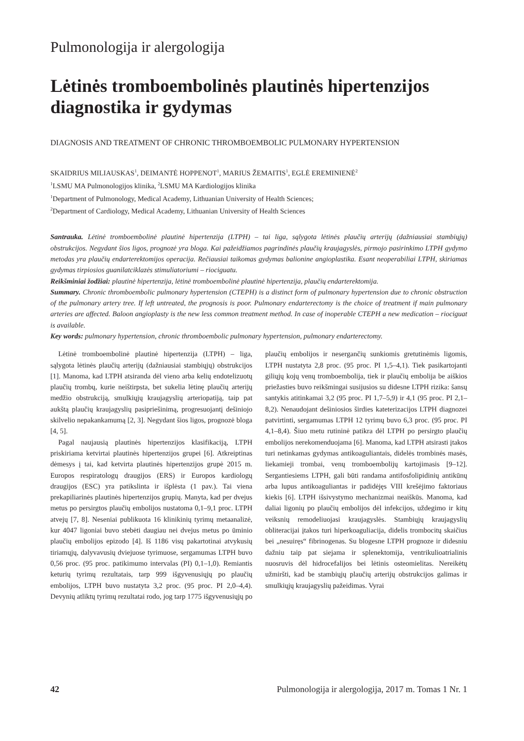Pulmonologija ir alergologija
Lėtinės tromboembolinės plautinės hipertenzijos diagnostika ir gydymas
DIAGNOSIS AND TREATMENT OF CHRONIC THROMBOEMBOLIC PULMONARY HYPERTENSION
SKAIDRIUS MILIAUSKAS<sup>1</sup>, DEIMANTĖ HOPPENOT<sup>1</sup>, MARIUS ŽEMAITIS<sup>1</sup>, EGLĖ EREMINIENĖ<sup>2</sup>
<sup>1</sup> LSMU MA Pulmonologijos klinika, <sup>2</sup>LSMU MA Kardiologijos klinika
<sup>1</sup> Department of Pulmonology, Medical Academy, Lithuanian University of Health Sciences;
<sup>2</sup> Department of Cardiology, Medical Academy, Lithuanian University of Health Sciences
Santrauka. Lėtinė tromboembolinė plautinė hipertenzija (LTPH) – tai liga, sąlygota lėtinės plaučių arterijų (dažniausiai stambiųjų) obstrukcijos. Negydant šios ligos, prognozė yra bloga. Kai pažeidžiamos pagrindinės plaučių kraujagyslės, pirmojo pasirinkimo LTPH gydymo metodas yra plaučių endarterektomijos operacija. Rečiausiai taikomas gydymas balionine angioplastika. Esant neoperabiliai LTPH, skiriamas gydymas tirpiosios guanilatciklazės stimuliatoriumi – riociguatu.
Reikšminiai žodžiai: plautinė hipertenzija, lėtinė tromboembolinė plautinė hipertenzija, plaučių endarterektomija.
Summary. Chronic thromboembolic pulmonary hypertension (CTEPH) is a distinct form of pulmonary hypertension due to chronic obstruction of the pulmonary artery tree. If left untreated, the prognosis is poor. Pulmonary endarterectomy is the choice of treatment if main pulmonary arteries are affected. Baloon angioplasty is the new less common treatment method. In case of inoperable CTEPH a new medication – riociguat is available.
Key words: pulmonary hypertension, chronic thromboembolic pulmonary hypertension, pulmonary endarterectomy.
Lėtinė tromboembolinė plautinė hipertenzija (LTPH) – liga, sąlygota lėtinės plaučių arterijų (dažniausiai stambiųjų) obstrukcijos [1]. Manoma, kad LTPH atsiranda dėl vieno arba kelių endotelizuotų plaučių trombų, kurie neištirpsta, bet sukelia lėtinę plaučių arterijų medžio obstrukciją, smulkiųjų kraujagyslių arteriopatiją, taip pat aukštą plaučių kraujagyslių pasipriešinimą, progresuojantį dešiniojo skilvelio nepakankamumą [2, 3]. Negydant šios ligos, prognozė bloga [4, 5].
Pagal naujausią plautinės hipertenzijos klasifikaciją, LTPH priskiriama ketvirtai plautinės hipertenzijos grupei [6]. Atkreiptinas dėmesys į tai, kad ketvirta plautinės hipertenzijos grupė 2015 m. Europos respiratologų draugijos (ERS) ir Europos kardiologų draugijos (ESC) yra patikslinta ir išplėsta (1 pav.). Tai viena prekapiliarinės plautinės hipertenzijos grupių. Manyta, kad per dvejus metus po persirgtos plaučių embolijos nustatoma 0,1–9,1 proc. LTPH atvejų [7, 8]. Neseniai publikuota 16 klinikinių tyrimų metaanalizė, kur 4047 ligoniai buvo stebėti daugiau nei dvejus metus po ūminio plaučių embolijos epizodo [4]. Iš 1186 visų pakartotinai atvykusių tiriamųjų, dalyvavusių dviejuose tyrimuose, sergamumas LTPH buvo 0,56 proc. (95 proc. patikimumo intervalas (PI) 0,1–1,0). Remiantis keturių tyrimų rezultatais, tarp 999 išgyvenusiųjų po plaučių embolijos, LTPH buvo nustatyta 3,2 proc. (95 proc. PI 2,0–4,4). Devynių atliktų tyrimų rezultatai rodo, jog tarp 1775 išgyvenusiųjų po plaučių embolijos ir nesergančių sunkiomis gretutinėmis ligomis, LTPH nustatyta 2,8 proc. (95 proc. PI 1,5–4,1). Tiek pasikartojanti giliųjų kojų venų tromboembolija, tiek ir plaučių embolija be aiškios priežasties buvo reikšmingai susijusios su didesne LTPH rizika: šansų santykis atitinkamai 3,2 (95 proc. PI 1,7–5,9) ir 4,1 (95 proc. PI 2,1–8,2). Nenaudojant dešiniosios širdies kateterizacijos LTPH diagnozei patvirtinti, sergamumas LTPH 12 tyrimų buvo 6,3 proc. (95 proc. PI 4,1–8,4). Šiuo metu rutininė patikra dėl LTPH po persirgto plaučių embolijos nerekomenduojama [6]. Manoma, kad LTPH atsirasti įtakos turi netinkamas gydymas antikoaguliantais, didelės trombinės masės, liekamieji trombai, venų tromboembolijų kartojimasis [9–12]. Sergantiesiems LTPH, gali būti randama antifosfolipidinių antikūnų arba lupus antikoaguliantas ir padidėjęs VIII krešėjimo faktoriaus kiekis [6]. LTPH išsivystymo mechanizmai neaiškūs. Manoma, kad daliai ligonių po plaučių embolijos dėl infekcijos, uždegimo ir kitų veiksnių remodeliuojasi kraujagyslės. Stambiųjų kraujagyslių obliteracijai įtakos turi hiperkoaguliacija, didelis trombocitų skaičius bei „nesuiręs“ fibrinogenas. Su blogesne LTPH prognoze ir didesniu dažniu taip pat siejama ir splenektomija, ventrikulioatrialinis nuosruvis dėl hidrocefalijos bei lėtinis osteomielitas. Nereikėtų užmiršti, kad be stambiųjų plaučių arterijų obstrukcijos galimas ir smulkiųjų kraujagyslių pažeidimas. Vyrai
42 Pulmonologija ir alergologija, 2017 m. Tomas 1 Nr. 1